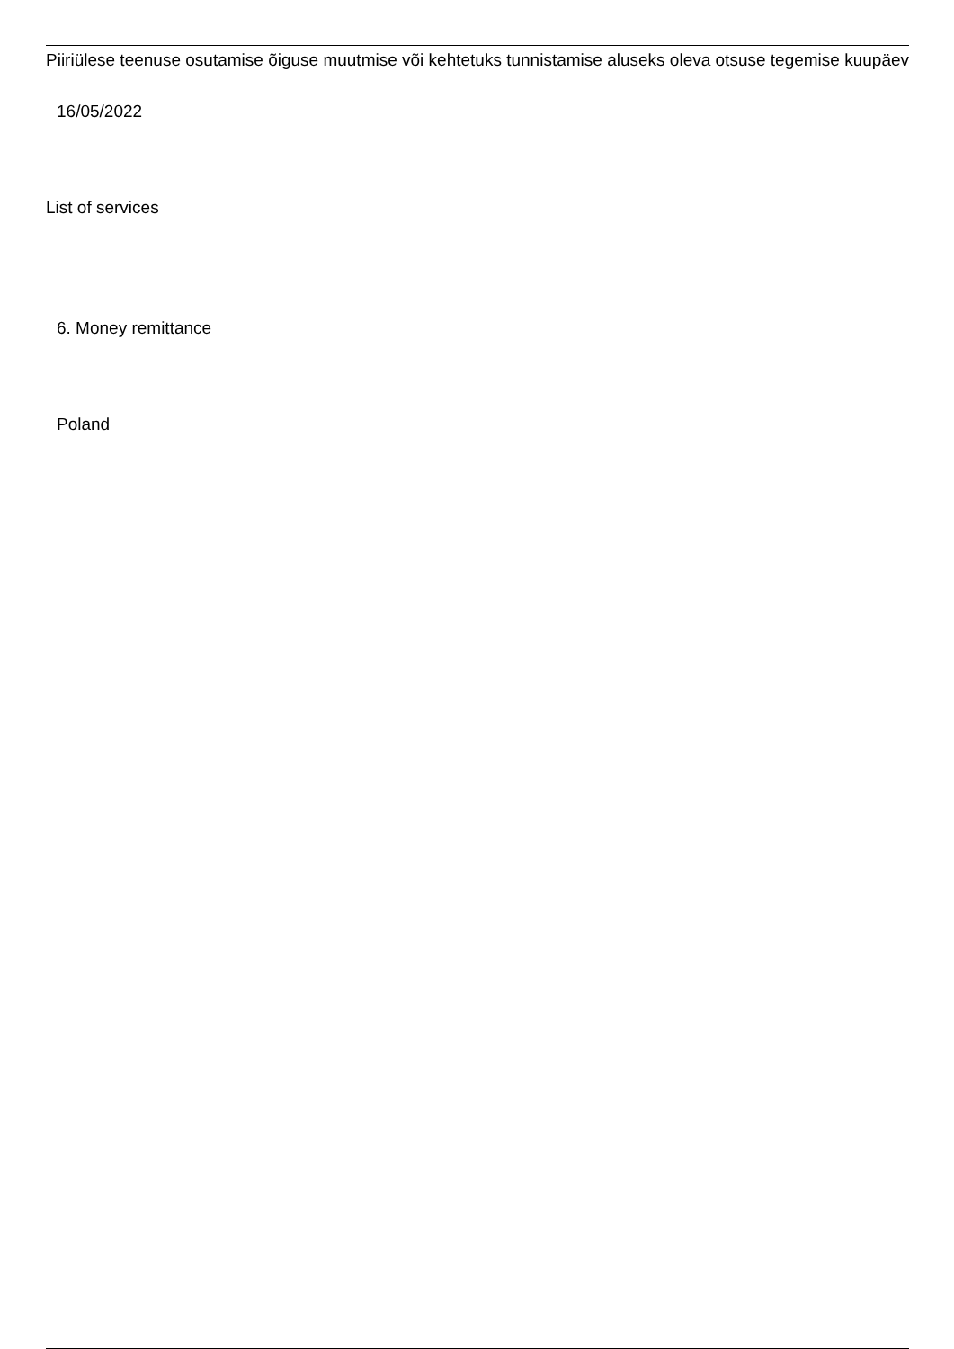Piiriülese teenuse osutamise õiguse muutmise või kehtetuks tunnistamise aluseks oleva otsuse tegemise kuupäev
16/05/2022
List of services
6. Money remittance
Poland